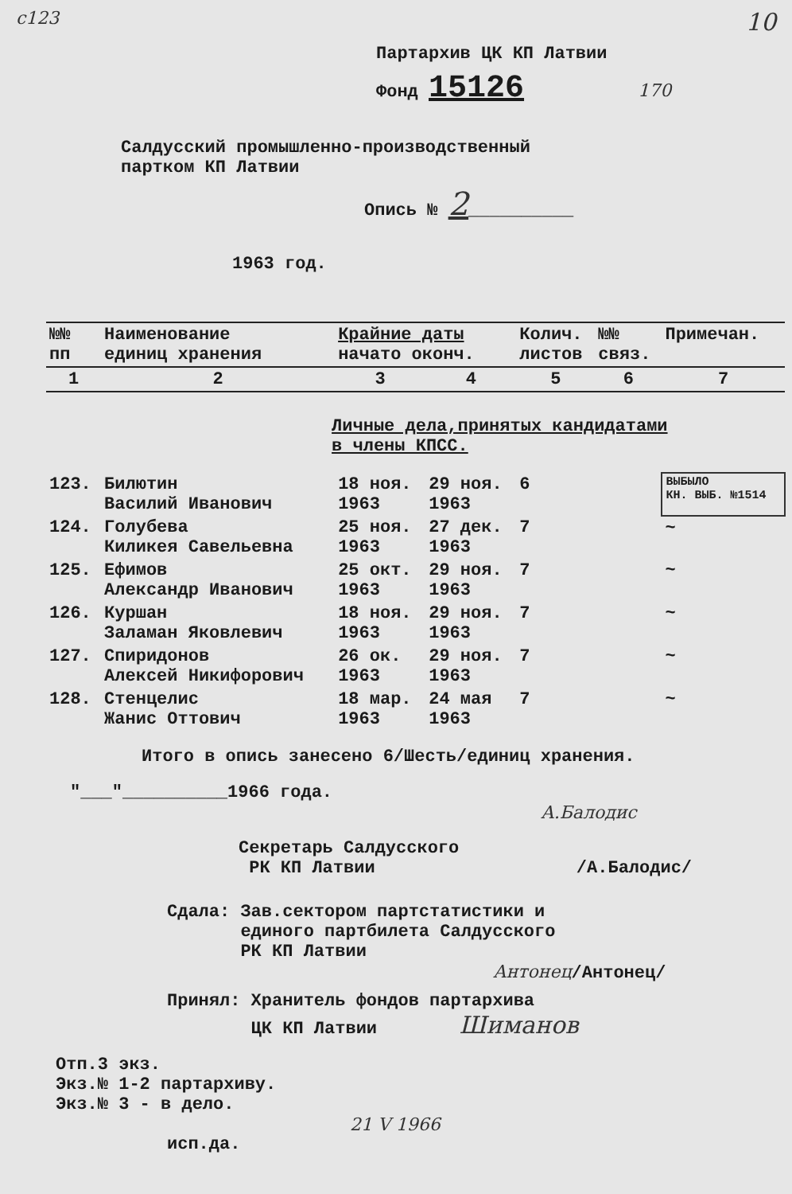с123 10
Партархив ЦК КП Латвии
Фонд 15126 170
Салдусский промышленно-производственный
партком КП Латвии
Опись № 2__________
1963 год.
| №№ пп | Наименование единиц хранения | Крайние даты начато оконч. | | Колич. листов | №№ связ. | Примечан. |
| --- | --- | --- | --- | --- | --- | --- |
| 1 | 2 | 3 | 4 | 5 | 6 | 7 |
| | Личные дела,принятых кандидатами в члены КПСС. | | | | | |
| 123. | Билютин Василий Иванович | 18 ноя. 1963 | 29 ноя. 1963 | 6 | | ВЫБЫЛО КН. ВЫБ. №1514 |
| 124. | Голубева Киликея Савельевна | 25 ноя. 1963 | 27 дек. 1963 | 7 | | ~ |
| 125. | Ефимов Александр Иванович | 25 окт. 1963 | 29 ноя. 1963 | 7 | | ~ |
| 126. | Куршан Заламан Яковлевич | 18 ноя. 1963 | 29 ноя. 1963 | 7 | | ~ |
| 127. | Спиридонов Алексей Никифорович | 26 ок. 1963 | 29 ноя. 1963 | 7 | | ~ |
| 128. | Стенцелис Жанис Оттович | 18 мар. 1963 | 24 мая 1963 | 7 | | ~ |
Итого в опись занесено 6/Шесть/единиц хранения.
"___"__________1966 года.
А.Балодис
Секретарь Салдусского
РК КП Латвии /А.Балодис/
Сдала: Зав.сектором партстатистики и
единого партбилета Салдусского
РК КП Латвии
Антонец/Антонец/
Принял: Хранитель фондов партархива
ЦК КП Латвии Шиманов
Отп.3 экз.
Экз.№ 1-2 партархиву.
Экз.№ 3 - в дело.
21 V 1966
исп.да.